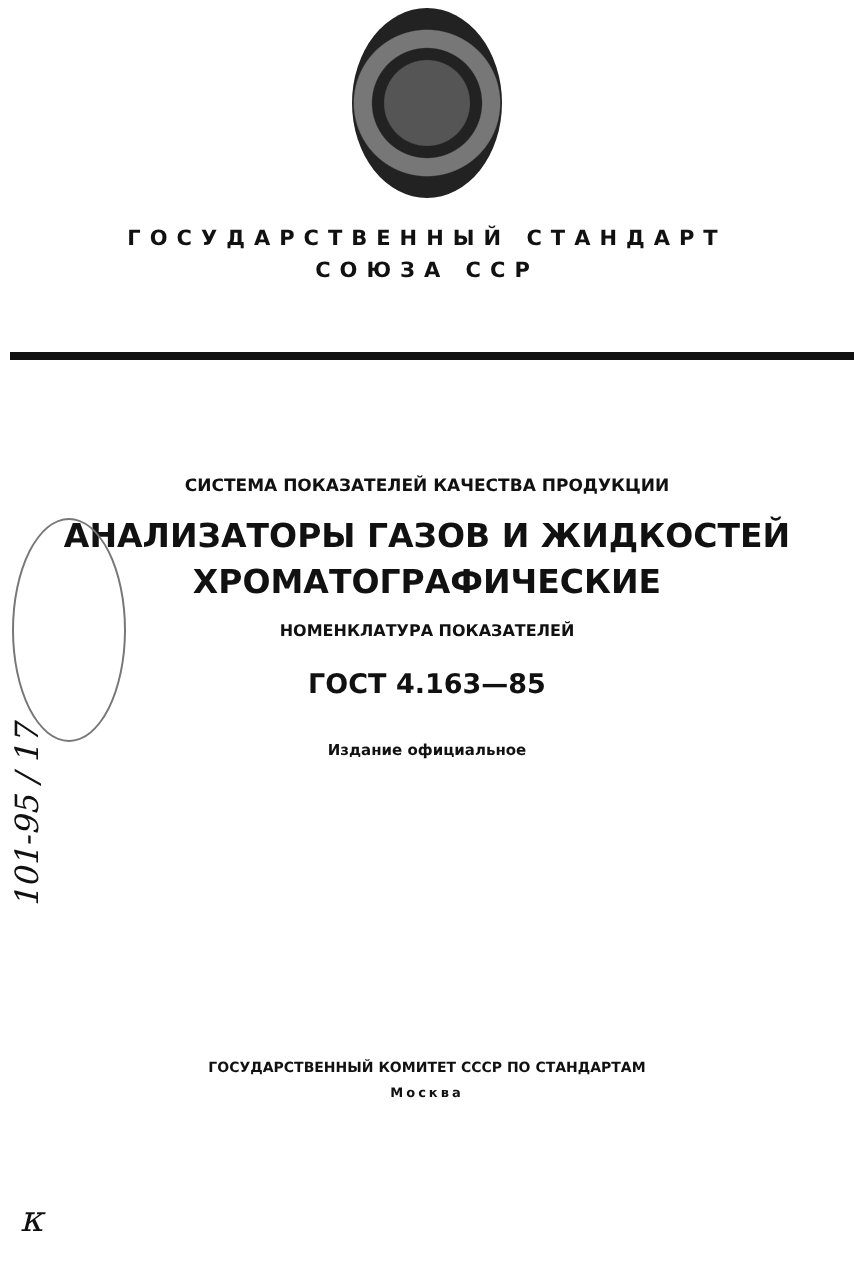ГОСУДАРСТВЕННЫЙ СТАНДАРТ
СОЮЗА ССР
СИСТЕМА ПОКАЗАТЕЛЕЙ КАЧЕСТВА ПРОДУКЦИИ
АНАЛИЗАТОРЫ ГАЗОВ И ЖИДКОСТЕЙ
ХРОМАТОГРАФИЧЕСКИЕ
НОМЕНКЛАТУРА ПОКАЗАТЕЛЕЙ
ГОСТ 4.163—85
Издание официальное
ГОСУДАРСТВЕННЫЙ КОМИТЕТ СССР ПО СТАНДАРТАМ
Москва
101-95 / 17
к